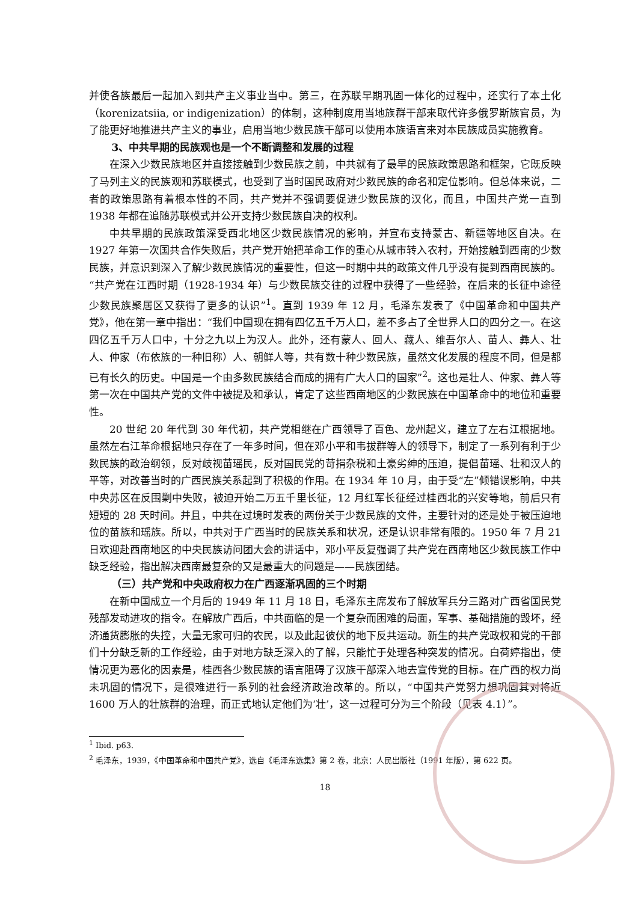并使各族最后一起加入到共产主义事业当中。第三，在苏联早期巩固一体化的过程中，还实行了本土化（korenizatsiia, or indigenization）的体制，这种制度用当地族群干部来取代许多俄罗斯族官员，为了能更好地推进共产主义的事业，启用当地少数民族干部可以使用本族语言来对本民族成员实施教育。
3、中共早期的民族观也是一个不断调整和发展的过程
在深入少数民族地区并直接接触到少数民族之前，中共就有了最早的民族政策思路和框架，它既反映了马列主义的民族观和苏联模式，也受到了当时国民政府对少数民族的命名和定位影响。但总体来说，二者的政策思路有着根本性的不同，共产党并不强调要促进少数民族的汉化，而且，中国共产党一直到 1938 年都在追随苏联模式并公开支持少数民族自决的权利。
中共早期的民族政策深受西北地区少数民族情况的影响，并宣布支持蒙古、新疆等地区自决。在 1927 年第一次国共合作失败后，共产党开始把革命工作的重心从城市转入农村，开始接触到西南的少数民族，并意识到深入了解少数民族情况的重要性，但这一时期中共的政策文件几乎没有提到西南民族的。“共产党在江西时期（1928-1934 年）与少数民族交往的过程中获得了一些经验，在后来的长征中途径少数民族聚居区又获得了更多的认识”<sup>1</sup>。直到 1939 年 12 月，毛泽东发表了《中国革命和中国共产党》，他在第一章中指出：“我们中国现在拥有四亿五千万人口，差不多占了全世界人口的四分之一。在这四亿五千万人口中，十分之九以上为汉人。此外，还有蒙人、回人、藏人、维吾尔人、苗人、彝人、壮人、仲家（布依族的一种旧称）人、朝鲜人等，共有数十种少数民族，虽然文化发展的程度不同，但是都已有长久的历史。中国是一个由多数民族结合而成的拥有广大人口的国家”<sup>2</sup>。这也是壮人、仲家、彝人等第一次在中国共产党的文件中被提及和承认，肯定了这些西南地区的少数民族在中国革命中的地位和重要性。
20 世纪 20 年代到 30 年代初，共产党相继在广西领导了百色、龙州起义，建立了左右江根据地。虽然左右江革命根据地只存在了一年多时间，但在邓小平和韦拔群等人的领导下，制定了一系列有利于少数民族的政治纲领，反对歧视苗瑶民，反对国民党的苛捐杂税和土豪劣绅的压迫，提倡苗瑶、壮和汉人的平等，对改善当时的广西民族关系起到了积极的作用。在 1934 年 10 月，由于受“左”倾错误影响，中共中央苏区在反围剿中失败，被迫开始二万五千里长征，12 月红军长征经过桂西北的兴安等地，前后只有短短的 28 天时间。并且，中共在过境时发表的两份关于少数民族的文件，主要针对的还是处于被压迫地位的苗族和瑶族。所以，中共对于广西当时的民族关系和状况，还是认识非常有限的。1950 年 7 月 21 日欢迎赴西南地区的中央民族访问团大会的讲话中，邓小平反复强调了共产党在西南地区少数民族工作中缺乏经验，指出解决西南最复杂的又是最重大的问题是——民族团结。
（三）共产党和中央政府权力在广西逐渐巩固的三个时期
在新中国成立一个月后的 1949 年 11 月 18 日，毛泽东主席发布了解放军兵分三路对广西省国民党残部发动进攻的指令。在解放广西后，中共面临的是一个复杂而困难的局面，军事、基础措施的毁坏，经济通货膨胀的失控，大量无家可归的农民，以及此起彼伏的地下反共运动。新生的共产党政权和党的干部们十分缺乏新的工作经验，由于对地方缺乏深入的了解，只能忙于处理各种突发的情况。白荷婷指出，使情况更为恶化的因素是，桂西各少数民族的语言阻碍了汉族干部深入地去宣传党的目标。在广西的权力尚未巩固的情况下，是很难进行一系列的社会经济政治改革的。所以，“中国共产党努力想巩固其对将近 1600 万人的壮族群的治理，而正式地认定他们为‘壮’，这一过程可分为三个阶段（见表 4.1）”。
<sup>1</sup> Ibid. p63.
<sup>2</sup> 毛泽东，1939，《中国革命和中国共产党》，选自《毛泽东选集》第 2 卷，北京：人民出版社（1991 年版），第 622 页。
18